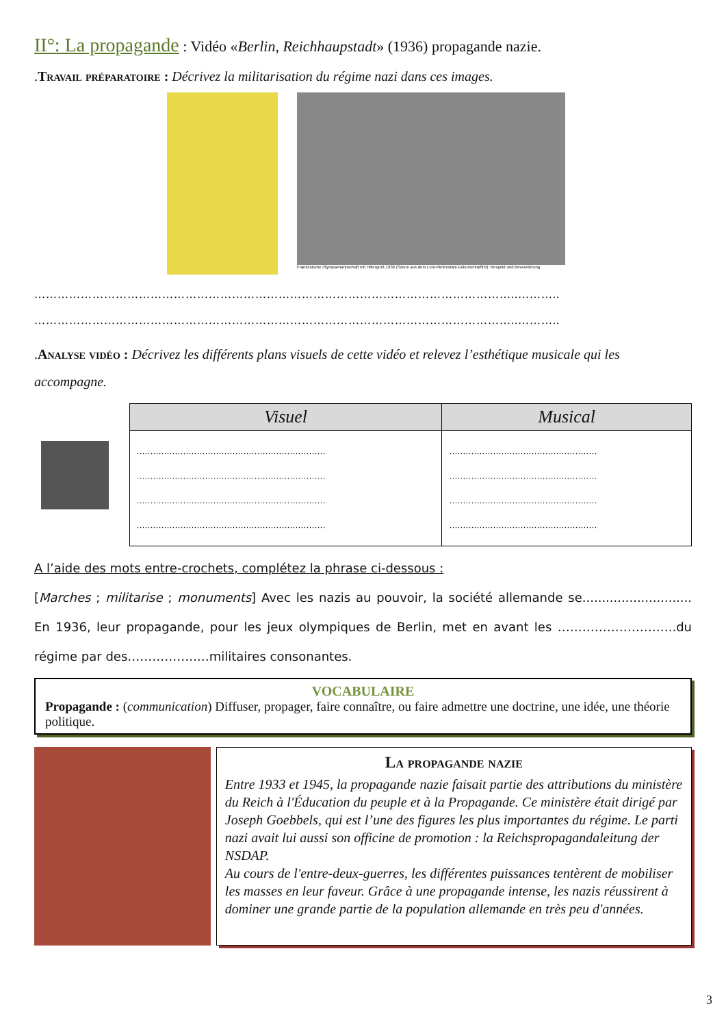II°: La propagande : Vidéo «Berlin, Reichhaupstadt» (1936) propagande nazie.
.Travail préparatoire : Décrivez la militarisation du régime nazi dans ces images.
Französische Olympiamannschaft mit Hitlergruß 1936 (Szene aus dem Leni-Riefenstahl-Dokumentarfilm): Respekt und Bewunderung
……………………………………………………………………………………………………………..………..
……………………………………………………………………………………………………………..………..
.Analyse vidéo : Décrivez les différents plans visuels de cette vidéo et relevez l’esthétique musicale qui les accompagne.
| Visuel | Musical |
| --- | --- |
| …………………………………………………………… …………………………………………………………… …………………………………………………………… …………………………………………………………… | ……………………………………………… ……………………………………………… ……………………………………………… ……………………………………………… |
A l’aide des mots entre-crochets, complétez la phrase ci-dessous :
[Marches ; militarise ; monuments] Avec les nazis au pouvoir, la société allemande se............................ En 1936, leur propagande, pour les jeux olympiques de Berlin, met en avant les ………………………..du régime par des……………..…militaires consonantes.
VOCABULAIRE
Propagande : (communication) Diffuser, propager, faire connaître, ou faire admettre une doctrine, une idée, une théorie politique.
La propagande nazie
Entre 1933 et 1945, la propagande nazie faisait partie des attributions du ministère du Reich à l'Éducation du peuple et à la Propagande. Ce ministère était dirigé par Joseph Goebbels, qui est l’une des figures les plus importantes du régime. Le parti nazi avait lui aussi son officine de promotion : la Reichspropagandaleitung der NSDAP.
Au cours de l'entre-deux-guerres, les différentes puissances tentèrent de mobiliser les masses en leur faveur. Grâce à une propagande intense, les nazis réussirent à dominer une grande partie de la population allemande en très peu d'années.
3